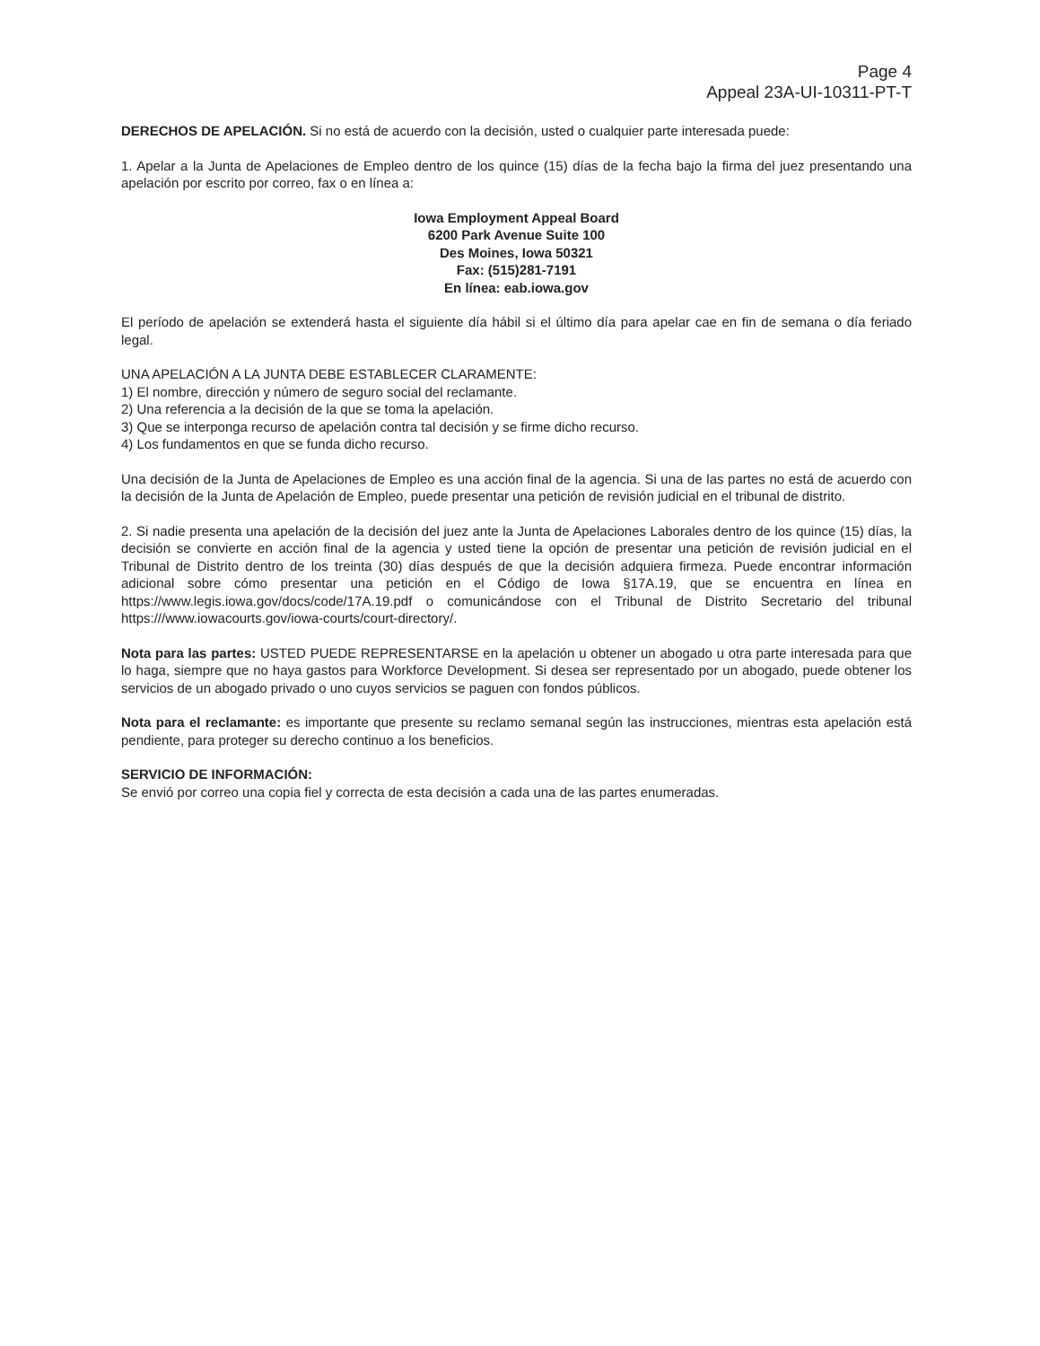Page 4
Appeal 23A-UI-10311-PT-T
DERECHOS DE APELACIÓN. Si no está de acuerdo con la decisión, usted o cualquier parte interesada puede:
1. Apelar a la Junta de Apelaciones de Empleo dentro de los quince (15) días de la fecha bajo la firma del juez presentando una apelación por escrito por correo, fax o en línea a:
Iowa Employment Appeal Board
6200 Park Avenue Suite 100
Des Moines, Iowa 50321
Fax: (515)281-7191
En línea: eab.iowa.gov
El período de apelación se extenderá hasta el siguiente día hábil si el último día para apelar cae en fin de semana o día feriado legal.
UNA APELACIÓN A LA JUNTA DEBE ESTABLECER CLARAMENTE:
1) El nombre, dirección y número de seguro social del reclamante.
2) Una referencia a la decisión de la que se toma la apelación.
3) Que se interponga recurso de apelación contra tal decisión y se firme dicho recurso.
4) Los fundamentos en que se funda dicho recurso.
Una decisión de la Junta de Apelaciones de Empleo es una acción final de la agencia. Si una de las partes no está de acuerdo con la decisión de la Junta de Apelación de Empleo, puede presentar una petición de revisión judicial en el tribunal de distrito.
2. Si nadie presenta una apelación de la decisión del juez ante la Junta de Apelaciones Laborales dentro de los quince (15) días, la decisión se convierte en acción final de la agencia y usted tiene la opción de presentar una petición de revisión judicial en el Tribunal de Distrito dentro de los treinta (30) días después de que la decisión adquiera firmeza. Puede encontrar información adicional sobre cómo presentar una petición en el Código de Iowa §17A.19, que se encuentra en línea en https://www.legis.iowa.gov/docs/code/17A.19.pdf o comunicándose con el Tribunal de Distrito Secretario del tribunal https:///www.iowacourts.gov/iowa-courts/court-directory/.
Nota para las partes: USTED PUEDE REPRESENTARSE en la apelación u obtener un abogado u otra parte interesada para que lo haga, siempre que no haya gastos para Workforce Development. Si desea ser representado por un abogado, puede obtener los servicios de un abogado privado o uno cuyos servicios se paguen con fondos públicos.
Nota para el reclamante: es importante que presente su reclamo semanal según las instrucciones, mientras esta apelación está pendiente, para proteger su derecho continuo a los beneficios.
SERVICIO DE INFORMACIÓN:
Se envió por correo una copia fiel y correcta de esta decisión a cada una de las partes enumeradas.